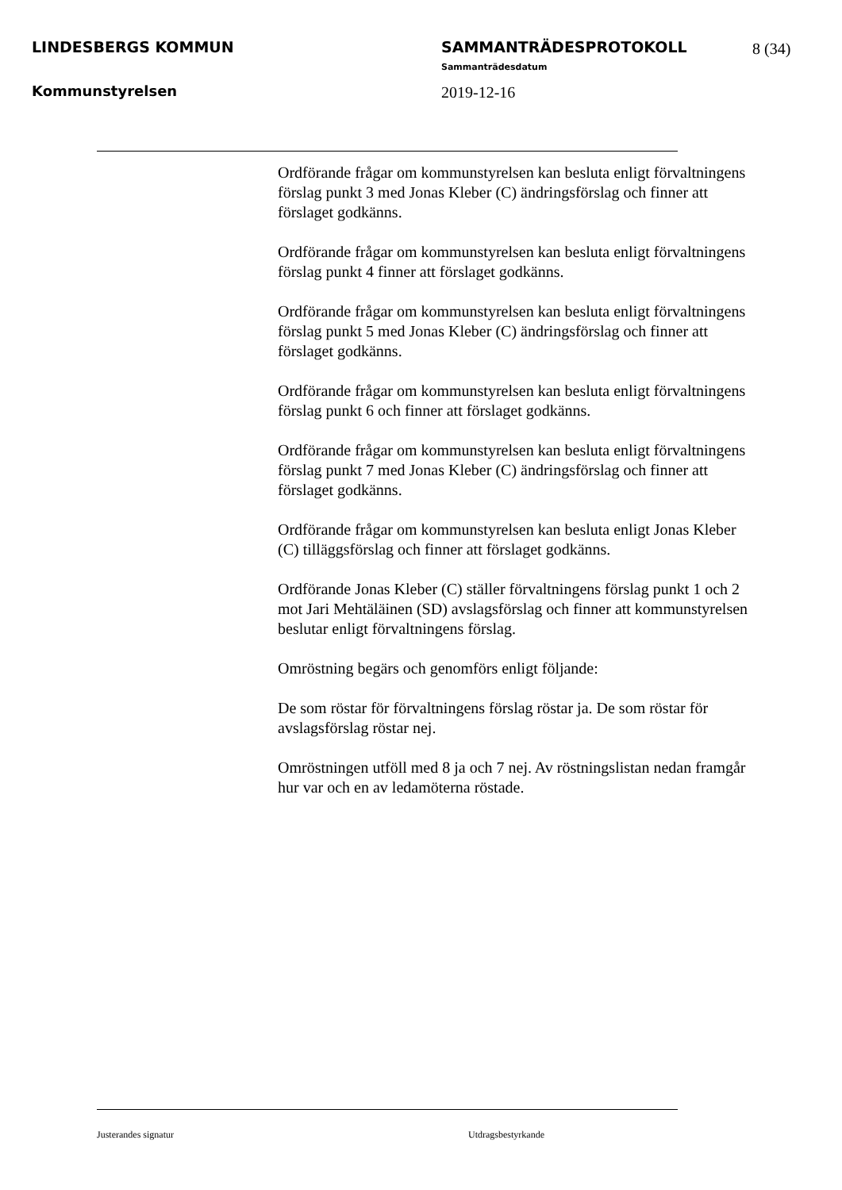LINDESBERGS KOMMUN SAMMANTRÄDESPROTOKOLL 8 (34)
Sammanträdesdatum
Kommunstyrelsen 2019-12-16
Ordförande frågar om kommunstyrelsen kan besluta enligt förvaltningens förslag punkt 3 med Jonas Kleber (C) ändringsförslag och finner att förslaget godkänns.
Ordförande frågar om kommunstyrelsen kan besluta enligt förvaltningens förslag punkt 4 finner att förslaget godkänns.
Ordförande frågar om kommunstyrelsen kan besluta enligt förvaltningens förslag punkt 5 med Jonas Kleber (C) ändringsförslag och finner att förslaget godkänns.
Ordförande frågar om kommunstyrelsen kan besluta enligt förvaltningens förslag punkt 6 och finner att förslaget godkänns.
Ordförande frågar om kommunstyrelsen kan besluta enligt förvaltningens förslag punkt 7 med Jonas Kleber (C) ändringsförslag och finner att förslaget godkänns.
Ordförande frågar om kommunstyrelsen kan besluta enligt Jonas Kleber (C) tilläggsförslag och finner att förslaget godkänns.
Ordförande Jonas Kleber (C) ställer förvaltningens förslag punkt 1 och 2 mot Jari Mehtäläinen (SD) avslagsförslag och finner att kommunstyrelsen beslutar enligt förvaltningens förslag.
Omröstning begärs och genomförs enligt följande:
De som röstar för förvaltningens förslag röstar ja. De som röstar för avslagsförslag röstar nej.
Omröstningen utföll med 8 ja och 7 nej. Av röstningslistan nedan framgår hur var och en av ledamöterna röstade.
Justerandes signatur Utdragsbestyrkande